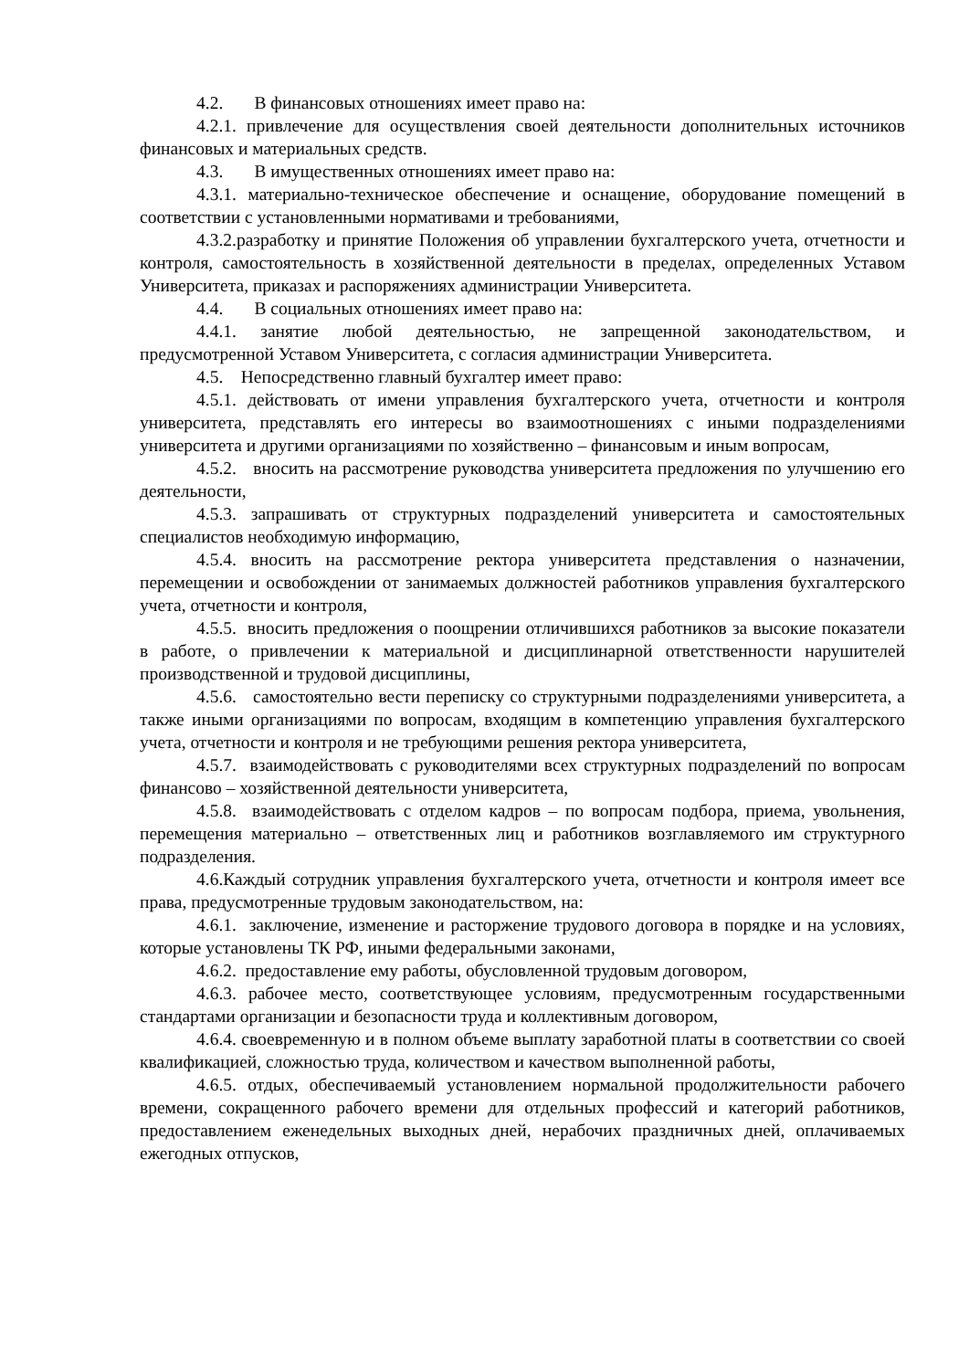4.2. В финансовых отношениях имеет право на:
4.2.1. привлечение для осуществления своей деятельности дополнительных источников финансовых и материальных средств.
4.3. В имущественных отношениях имеет право на:
4.3.1. материально-техническое обеспечение и оснащение, оборудование помещений в соответствии с установленными нормативами и требованиями,
4.3.2.разработку и принятие Положения об управлении бухгалтерского учета, отчетности и контроля, самостоятельность в хозяйственной деятельности в пределах, определенных Уставом Университета, приказах и распоряжениях администрации Университета.
4.4. В социальных отношениях имеет право на:
4.4.1. занятие любой деятельностью, не запрещенной законодательством, и предусмотренной Уставом Университета, с согласия администрации Университета.
4.5. Непосредственно главный бухгалтер имеет право:
4.5.1. действовать от имени управления бухгалтерского учета, отчетности и контроля университета, представлять его интересы во взаимоотношениях с иными подразделениями университета и другими организациями по хозяйственно – финансовым и иным вопросам,
4.5.2. вносить на рассмотрение руководства университета предложения по улучшению его деятельности,
4.5.3. запрашивать от структурных подразделений университета и самостоятельных специалистов необходимую информацию,
4.5.4. вносить на рассмотрение ректора университета представления о назначении, перемещении и освобождении от занимаемых должностей работников управления бухгалтерского учета, отчетности и контроля,
4.5.5. вносить предложения о поощрении отличившихся работников за высокие показатели в работе, о привлечении к материальной и дисциплинарной ответственности нарушителей производственной и трудовой дисциплины,
4.5.6. самостоятельно вести переписку со структурными подразделениями университета, а также иными организациями по вопросам, входящим в компетенцию управления бухгалтерского учета, отчетности и контроля и не требующими решения ректора университета,
4.5.7. взаимодействовать с руководителями всех структурных подразделений по вопросам финансово – хозяйственной деятельности университета,
4.5.8. взаимодействовать с отделом кадров – по вопросам подбора, приема, увольнения, перемещения материально – ответственных лиц и работников возглавляемого им структурного подразделения.
4.6.Каждый сотрудник управления бухгалтерского учета, отчетности и контроля имеет все права, предусмотренные трудовым законодательством, на:
4.6.1. заключение, изменение и расторжение трудового договора в порядке и на условиях, которые установлены ТК РФ, иными федеральными законами,
4.6.2. предоставление ему работы, обусловленной трудовым договором,
4.6.3. рабочее место, соответствующее условиям, предусмотренным государственными стандартами организации и безопасности труда и коллективным договором,
4.6.4. своевременную и в полном объеме выплату заработной платы в соответствии со своей квалификацией, сложностью труда, количеством и качеством выполненной работы,
4.6.5. отдых, обеспечиваемый установлением нормальной продолжительности рабочего времени, сокращенного рабочего времени для отдельных профессий и категорий работников, предоставлением еженедельных выходных дней, нерабочих праздничных дней, оплачиваемых ежегодных отпусков,